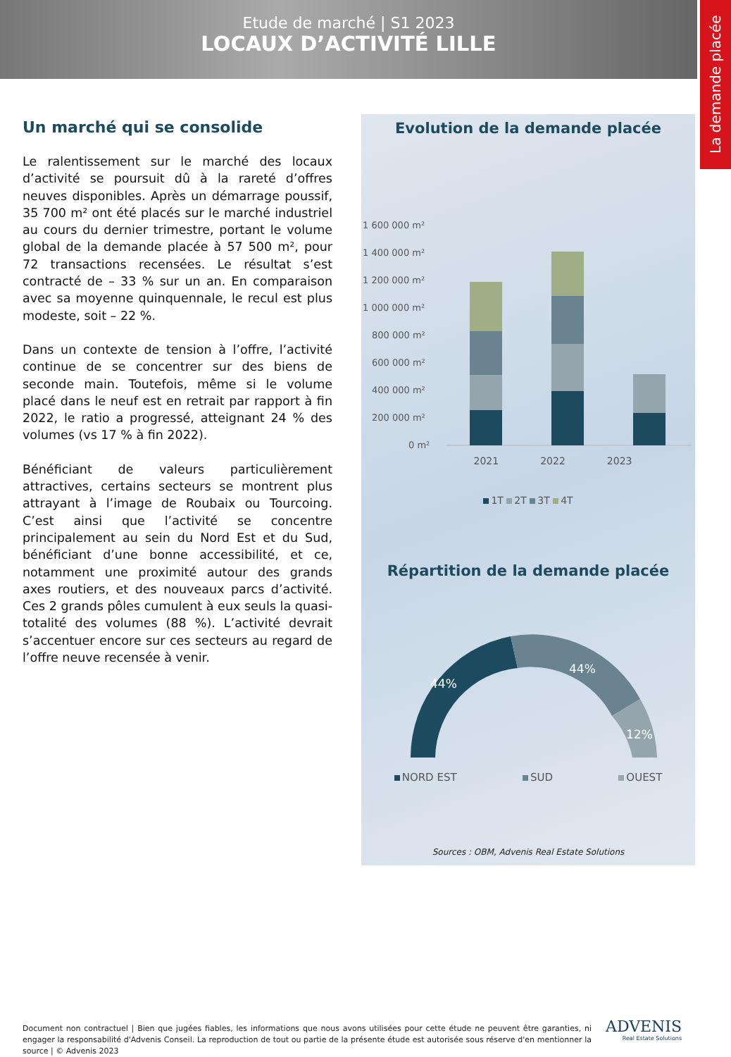Etude de marché | S1 2023
LOCAUX D’ACTIVITÉ LILLE
La demande placée
Un marché qui se consolide
Le ralentissement sur le marché des locaux d’activité se poursuit dû à la rareté d’offres neuves disponibles. Après un démarrage poussif, 35 700 m² ont été placés sur le marché industriel au cours du dernier trimestre, portant le volume global de la demande placée à 57 500 m², pour 72 transactions recensées. Le résultat s’est contracté de – 33 % sur un an. En comparaison avec sa moyenne quinquennale, le recul est plus modeste, soit – 22 %.
Dans un contexte de tension à l’offre, l’activité continue de se concentrer sur des biens de seconde main. Toutefois, même si le volume placé dans le neuf est en retrait par rapport à fin 2022, le ratio a progressé, atteignant 24 % des volumes (vs 17 % à fin 2022).
Bénéficiant de valeurs particulièrement attractives, certains secteurs se montrent plus attrayant à l’image de Roubaix ou Tourcoing. C’est ainsi que l’activité se concentre principalement au sein du Nord Est et du Sud, bénéficiant d’une bonne accessibilité, et ce, notamment une proximité autour des grands axes routiers, et des nouveaux parcs d’activité. Ces 2 grands pôles cumulent à eux seuls la quasi-totalité des volumes (88 %). L’activité devrait s’accentuer encore sur ces secteurs au regard de l’offre neuve recensée à venir.
Evolution de la demande placée
1 600 000 m²
1 400 000 m²
1 200 000 m²
1 000 000 m²
800 000 m²
600 000 m²
400 000 m²
200 000 m²
0 m²
2021 2022 2023
1T 2T 3T 4T
Répartition de la demande placée
44%
44%
12%
NORD EST SUD OUEST
Sources : OBM, Advenis Real Estate Solutions
Document non contractuel | Bien que jugées fiables, les informations que nous avons utilisées pour cette étude ne peuvent être garanties, ni engager la responsabilité d'Advenis Conseil. La reproduction de tout ou partie de la présente étude est autorisée sous réserve d'en mentionner la source | © Advenis 2023
ADVENIS
Real Estate Solutions